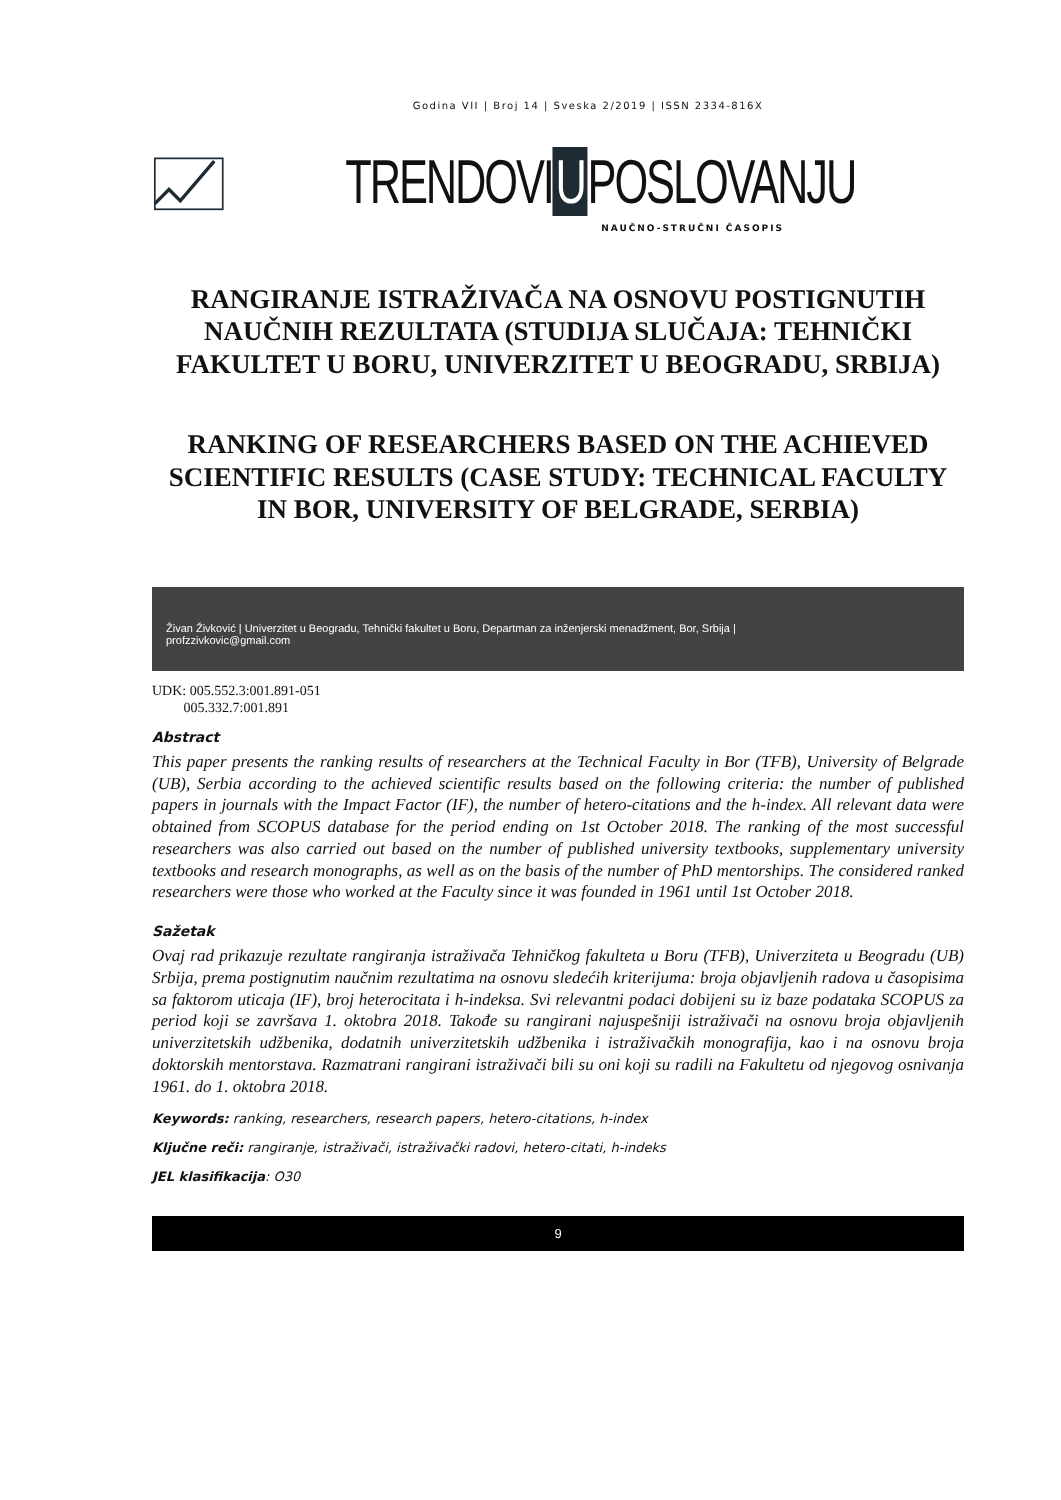Godina VII | Broj 14 | Sveska 2/2019 | ISSN 2334-816X
TRENDOVI U POSLOVANJU
NAUČNO-STRUČNI ČASOPIS
RANGIRANJE ISTRAŽIVAČA NA OSNOVU POSTIGNUTIH NAUČNIH REZULTATA (STUDIJA SLUČAJA: TEHNIČKI FAKULTET U BORU, UNIVERZITET U BEOGRADU, SRBIJA)
RANKING OF RESEARCHERS BASED ON THE ACHIEVED SCIENTIFIC RESULTS (CASE STUDY: TECHNICAL FACULTY IN BOR, UNIVERSITY OF BELGRADE, SERBIA)
Živan Živković | Univerzitet u Beogradu, Tehnički fakultet u Boru, Departman za inženjerski menadžment, Bor, Srbija |
profzzivkovic@gmail.com
UDK: 005.552.3:001.891-051
005.332.7:001.891
Abstract
This paper presents the ranking results of researchers at the Technical Faculty in Bor (TFB), University of Belgrade (UB), Serbia according to the achieved scientific results based on the following criteria: the number of published papers in journals with the Impact Factor (IF), the number of hetero-citations and the h-index. All relevant data were obtained from SCOPUS database for the period ending on 1st October 2018. The ranking of the most successful researchers was also carried out based on the number of published university textbooks, supplementary university textbooks and research monographs, as well as on the basis of the number of PhD mentorships. The considered ranked researchers were those who worked at the Faculty since it was founded in 1961 until 1st October 2018.
Sažetak
Ovaj rad prikazuje rezultate rangiranja istraživača Tehničkog fakulteta u Boru (TFB), Univerziteta u Beogradu (UB) Srbija, prema postignutim naučnim rezultatima na osnovu sledećih kriterijuma: broja objavljenih radova u časopisima sa faktorom uticaja (IF), broj heterocitata i h-indeksa. Svi relevantni podaci dobijeni su iz baze podataka SCOPUS za period koji se završava 1. oktobra 2018. Takođe su rangirani najuspešniji istraživači na osnovu broja objavljenih univerzitetskih udžbenika, dodatnih univerzitetskih udžbenika i istraživačkih monografija, kao i na osnovu broja doktorskih mentorstava. Razmatrani rangirani istraživači bili su oni koji su radili na Fakultetu od njegovog osnivanja 1961. do 1. oktobra 2018.
Keywords: ranking, researchers, research papers, hetero-citations, h-index
Ključne reči: rangiranje, istraživači, istraživački radovi, hetero-citati, h-indeks
JEL klasifikacija: O30
9